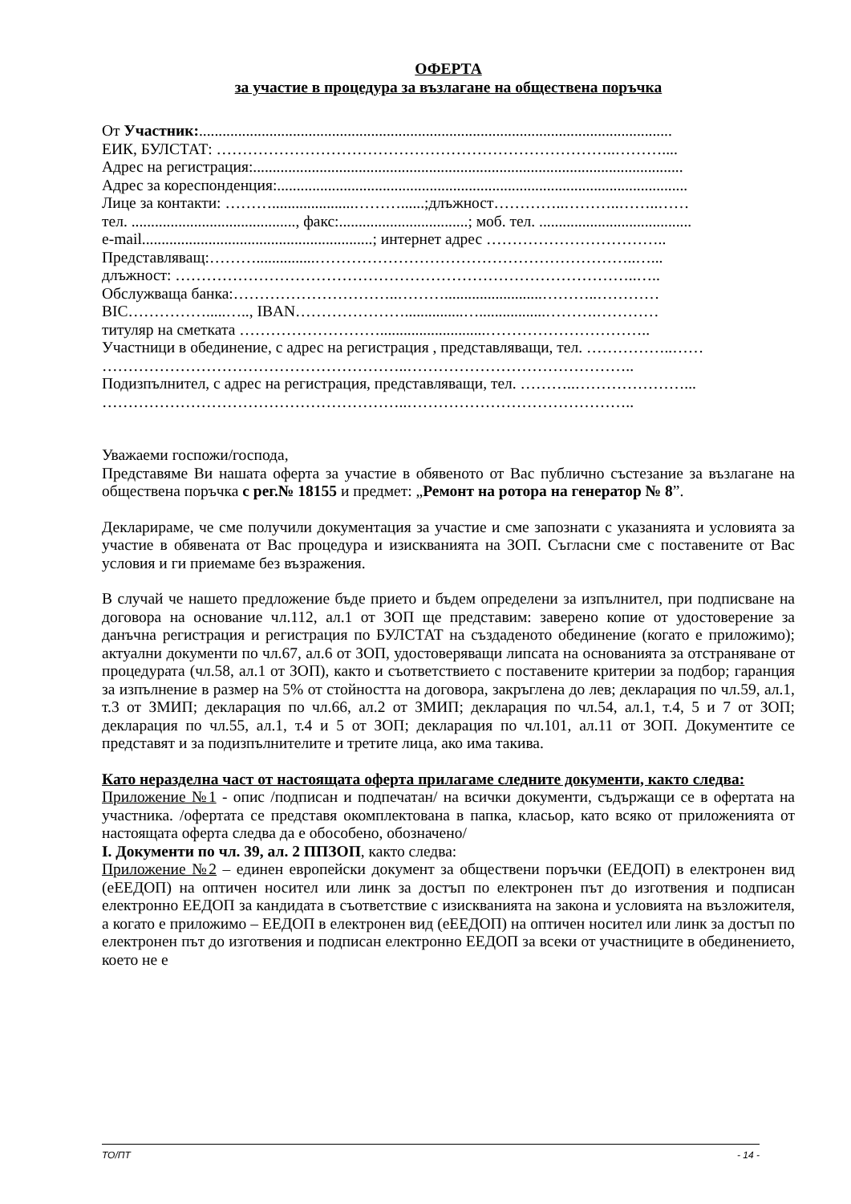ОФЕРТА
за участие в процедура за възлагане на обществена поръчка
От Участник:.........................................................................................................................
ЕИК, БУЛСТАТ: …………………………………………………………………..………....
Адрес на регистрация:..............................................................................................................
Адрес за кореспонденция:.........................................................................................................
Лице за контакти: ……….....................………......;длъжност…………..………..……..……
тел. .........................................., факс:.................................; моб. тел. .......................................
e-mail...........................................................; интернет адрес ……………………………..
Представляващ:………...............……………………………………………………..…...
длъжност: ……………………………………………………………………………..…..
Обслужваща банка:…………………………..……….........................………..…………
BIC…………….....….., IBAN…………………...............….................……….…………
титуляр на сметката ………………………...........................…………………………..
Участници в обединение, с адрес на регистрация , представляващи, тел. ……………..……
…………………………………………………..……………………………………..
Подизпълнител, с адрес на регистрация, представляващи, тел. ………..…………………...
…………………………………………………..……………………………………..
Уважаеми госпожи/господа,
Представяме Ви нашата оферта за участие в обявеното от Вас публично състезание за възлагане на обществена поръчка с рег.№ 18155 и предмет: „Ремонт на ротора на генератор № 8”.
Декларираме, че сме получили документация за участие и сме запознати с указанията и условията за участие в обявената от Вас процедура и изискванията на ЗОП. Съгласни сме с поставените от Вас условия и ги приемаме без възражения.
В случай че нашето предложение бъде прието и бъдем определени за изпълнител, при подписване на договора на основание чл.112, ал.1 от ЗОП ще представим: заверено копие от удостоверение за данъчна регистрация и регистрация по БУЛСТАТ на създаденото обединение (когато е приложимо); актуални документи по чл.67, ал.6 от ЗОП, удостоверяващи липсата на основанията за отстраняване от процедурата (чл.58, ал.1 от ЗОП), както и съответствието с поставените критерии за подбор; гаранция за изпълнение в размер на 5% от стойността на договора, закръглена до лев; декларация по чл.59, ал.1, т.3 от ЗМИП; декларация по чл.66, ал.2 от ЗМИП; декларация по чл.54, ал.1, т.4, 5 и 7 от ЗОП; декларация по чл.55, ал.1, т.4 и 5 от ЗОП; декларация по чл.101, ал.11 от ЗОП. Документите се представят и за подизпълнителите и третите лица, ако има такива.
Като неразделна част от настоящата оферта прилагаме следните документи, както следва:
Приложение №1 - опис /подписан и подпечатан/ на всички документи, съдържащи се в офертата на участника. /офертата се представя окомплектована в папка, класьор, като всяко от приложенията от настоящата оферта следва да е обособено, обозначено/
I. Документи по чл. 39, ал. 2 ППЗОП, както следва:
Приложение №2 – единен европейски документ за обществени поръчки (ЕЕДОП) в електронен вид (еЕЕДОП) на оптичен носител или линк за достъп по електронен път до изготвения и подписан електронно ЕЕДОП за кандидата в съответствие с изискванията на закона и условията на възложителя, а когато е приложимо – ЕЕДОП в електронен вид (еЕЕДОП) на оптичен носител или линк за достъп по електронен път до изготвения и подписан електронно ЕЕДОП за всеки от участниците в обединението, което не е
ТО/ПТ - 14 -